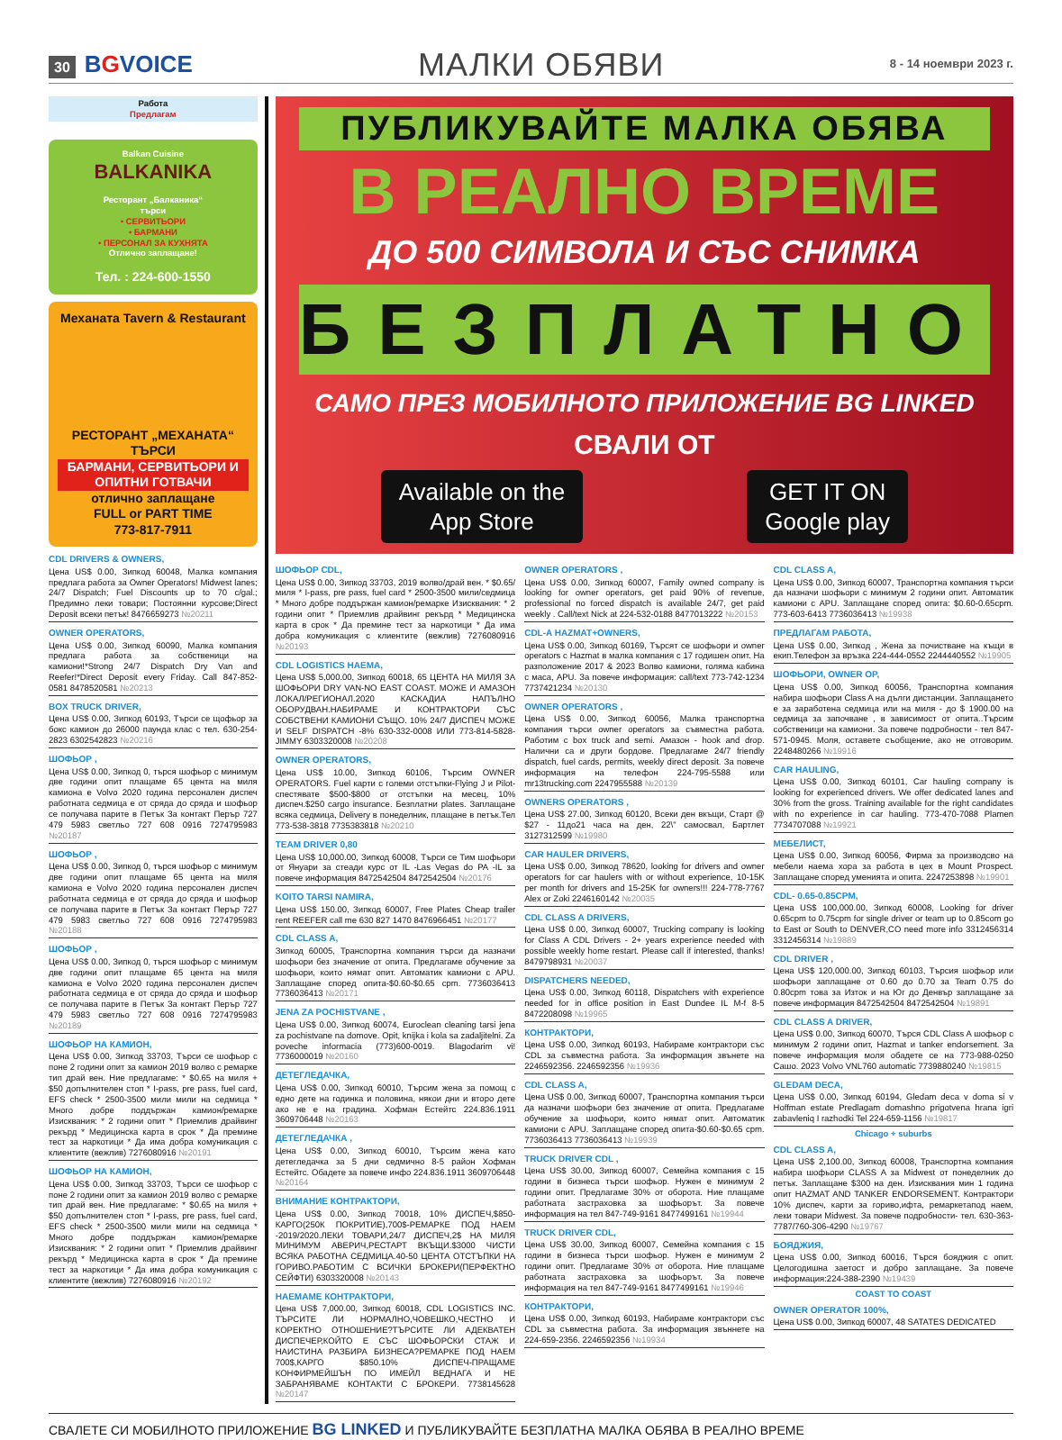30 BGVOICE
МАЛКИ ОБЯВИ
8 - 14 ноември 2023 г.
Работа
Предлагам
Balkan Cuisine
BALKANIKA
Ресторант „Балканика“
търси
• СЕРВИТЬОРИ
• БАРМАНИ
• ПЕРСОНАЛ ЗА КУХНЯТА
Отлично заплащане!
Тел. : 224-600-1550
Механата Tavern & Restaurant
РЕСТОРАНТ „МЕХАНАТА“
ТЪРСИ
БАРМАНИ, СЕРВИТЬОРИ И ОПИТНИ ГОТВАЧИ
отлично заплащане
FULL or PART TIME
773-817-7911
CDL DRIVERS & OWNERS,
Цена US$ 0.00, Зипкод 60048, Малка компания предлага работа за Owner Operators! Midwest lanes; 24/7 Dispatch; Fuel Discounts up to 70 c/gal.; Предимно леки товари; Постоянни курсове;Direct Deposit всеки петък! 8476659273 №20211
OWNER OPERATORS,
Цена US$ 0.00, Зипкод 60090, Малка компания предлага работа за собственици на камиони!*Strong 24/7 Dispatch Dry Van and Reefer!*Direct Deposit every Friday. Call 847-852-0581 8478520581 №20213
BOX TRUCK DRIVER,
Цена US$ 0.00, Зипкод 60193, Търси се щофьор за бокс камион до 26000 паунда клас с тел. 630-254-2823 6302542823 №20216
ШОФЬОР ,
Цена US$ 0.00, Зипкод 0, търся шофьор с минимум две години опит плащаме 65 цента на миля камиона е Volvo 2020 година персонален диспеч работната седмица е от сряда до сряда и шофьор се получава парите в Петък За контакт Перър 727 479 5983 светльо 727 608 0916 7274795983 №20187
ШОФЬОР ,
Цена US$ 0.00, Зипкод 0, търся шофьор с минимум две години опит плащаме 65 цента на миля камиона е Volvo 2020 година персонален диспеч работната седмица е от сряда до сряда и шофьор се получава парите в Петък За контакт Перър 727 479 5983 светльо 727 608 0916 7274795983 №20188
ШОФЬОР ,
Цена US$ 0.00, Зипкод 0, търся шофьор с минимум две години опит плащаме 65 цента на миля камиона е Volvo 2020 година персонален диспеч работната седмица е от сряда до сряда и шофьор се получава парите в Петък За контакт Перър 727 479 5983 светльо 727 608 0916 7274795983 №20189
ШОФЬОР НА КАМИОН,
Цена US$ 0.00, Зипкод 33703, Търси се шофьор с поне 2 години опит за камион 2019 волво с ремарке тип драй вен. Ние предлагаме: * $0.65 на миля + $50 допълнителен стоп * I-pass, pre pass, fuel card, EFS check * 2500-3500 мили мили на седмица * Много добре поддържан камион/ремарке Изисквания: * 2 години опит * Приемлив драйвинг рекърд * Медицинска карта в срок * Да премине тест за наркотици * Да има добра комуникация с клиентите (вежлив) 7276080916 №20191
ШОФЬОР НА КАМИОН,
Цена US$ 0.00, Зипкод 33703, Търси се шофьор с поне 2 години опит за камион 2019 волво с ремарке тип драй вен. Ние предлагаме: * $0.65 на миля + $50 допълнителен стоп * I-pass, pre pass, fuel card, EFS check * 2500-3500 мили мили на седмица * Много добре поддържан камион/ремарке Изисквания: * 2 години опит * Приемлив драйвинг рекърд * Медицинска карта в срок * Да премине тест за наркотици * Да има добра комуникация с клиентите (вежлив) 7276080916 №20192
ПУБЛИКУВАЙТЕ МАЛКА ОБЯВА
В РЕАЛНО ВРЕМЕ
ДО 500 СИМВОЛА И СЪС СНИМКА
БЕЗПЛАТНО
САМО ПРЕЗ МОБИЛНОТО ПРИЛОЖЕНИЕ BG LINKED
СВАЛИ ОТ
Available on the
App Store
GET IT ON
Google play
ШОФЬОР CDL,
Цена US$ 0.00, Зипкод 33703, 2019 волво/драй вен. * $0.65/миля * I-pass, pre pass, fuel card * 2500-3500 мили/седмица * Много добре поддържан камион/ремарке Изисквания: * 2 години опит * Приемлив драйвинг рекърд * Медицинска карта в срок * Да премине тест за наркотици * Да има добра комуникация с клиентите (вежлив) 7276080916 №20193
CDL LOGISTICS HAEMA,
Цена US$ 5,000.00, Зипкод 60018, 65 ЦЕНТА НА МИЛЯ ЗА ШОФЬОРИ DRY VAN-NO EAST COAST. МОЖЕ И АМАЗОН ЛОКАЛ/РЕГИОНАЛ.2020 КАСКАДИА НАПЪЛНО ОБОРУДВАН.НАБИРАМЕ И КОНТРАКТОРИ СЪС СОБСТВЕНИ КАМИОНИ СЪЩО. 10% 24/7 ДИСПЕЧ МОЖЕ И SELF DISPATCH -8% 630-332-0008 ИЛИ 773-814-5828-JIMMY 6303320008 №20208
OWNER OPERATORS,
Цена US$ 10.00, Зипкод 60106, Търсим OWNER OPERATORS. Fuel карти с големи отстъпки-Flying J и Pilot- спестявате $500-$800 от отстъпки на месец, 10% диспеч.$250 cargo insurance. Безплатни plates. Заплащане всяка седмица, Delivery в понеделник, плащане в петък.Тел 773-538-3818 7735383818 №20210
TEAM DRIVER 0,80
Цена US$ 10,000.00, Зипкод 60008, Търси се Тим шофьори от Януари за стеади курс от IL -Las Vegas do PA -IL за повече информация 8472542504 8472542504 №20176
KOITO TARSI NAMIRA,
Цена US$ 150.00, Зипкод 60007, Free Plates Cheap trailer rent REEFER call me 630 827 1470 8476966451 №20177
CDL CLASS A,
Зипкод 60005, Транспортна компания търси да назначи шофьори без значение от опита. Предлагаме обучение за шофьори, които нямат опит. Автоматик камиони с APU. Заплащане според опита-$0.60-$0.65 cpm. 7736036413 7736036413 №20171
JENA ZA POCHISTVANE ,
Цена US$ 0.00, Зипкод 60074, Euroclean cleaning tarsi jena za pochistvane na domove. Opit, knijka i kola sa zadaljitelni. Za poveche informacia (773)600-0019. Blagodarim vi! 7736000019 №20160
ДЕТЕГЛЕДАЧКА,
Цена US$ 0.00, Зипкод 60010, Търсим жена за помощ с едно дете на годинка и половина, някои дни и второ дете ако не е на градина. Хофман Естейтс 224.836.1911 3609706448 №20163
ДЕТЕГЛЕДАЧКА ,
Цена US$ 0.00, Зипкод 60010, Търсим жена като детегледачка за 5 дни седмично 8-5 район Хофман Естейтс. Обадете за повече инфо 224.836.1911 3609706448 №20164
ВНИМАНИЕ КОНТРАКТОРИ,
Цена US$ 0.00, Зипкод 70018, 10% ДИСПЕЧ,$850-КАРГО(250К ПОКРИТИЕ),700$-РЕМАРКЕ ПОД НАЕМ -2019/2020.ЛЕКИ ТОВАРИ,24/7 ДИСПЕЧ,2$ НА МИЛЯ МИНИМУМ АВЕРИЧ,РЕСТАРТ ВКЪЩИ.$3000 ЧИСТИ ВСЯКА РАБОТНА СЕДМИЦА.40-50 ЦЕНТА ОТСТЪПКИ НА ГОРИВО.РАБОТИМ С ВСИЧКИ БРОКЕРИ(ПЕРФЕКТНО СЕЙФТИ) 6303320008 №20143
НАЕМАМЕ КОНТРАКТОРИ,
Цена US$ 7,000.00, Зипкод 60018, CDL LOGISTICS INC. ТЪРСИТЕ ЛИ НОРМАЛНО,ЧОВЕШКО,ЧЕСТНО И КОРЕКТНО ОТНОШЕНИЕ?ТЪРСИТЕ ЛИ АДЕКВАТЕН ДИСПЕЧЕР,КОЙТО Е СЪС ШОФЬОРСКИ СТАЖ И НАИСТИНА РАЗБИРА БИЗНЕСА?РЕМАРКЕ ПОД НАЕМ 700$,КАРГО $850.10% ДИСПЕЧ-ПРАЩАМЕ КОНФИРМЕЙШЪН ПО ИМЕЙЛ ВЕДНАГА И НЕ ЗАБРАНЯВАМЕ КОНТАКТИ С БРОКЕРИ. 7738145628 №20147
OWNER OPERATORS ,
Цена US$ 0.00, Зипкод 60007, Family owned company is looking for owner operators, get paid 90% of revenue, professional no forced dispatch is available 24/7, get paid weekly . Call/text Nick at 224-532-0188 8477013222 №20153
CDL-A HAZMAT+OWNERS,
Цена US$ 0.00, Зипкод 60169, Търсят се шофьори и owner operators с Hazmat в малка компания с 17 годишен опит. На разположение 2017 & 2023 Волво камиони, голяма кабина с маса, APU. За повече информация: call/text 773-742-1234 7737421234 №20130
OWNER OPERATORS ,
Цена US$ 0.00, Зипкод 60056, Малка транспортна компания търси owner operators за съвместна работа. Работим с box truck and semi. Амазон - hook and drop. Налични са и други бордове. Предлагаме 24/7 friendly dispatch, fuel cards, permits, weekly direct deposit. За повече информация на телефон 224-795-5588 или mr13trucking.com 2247955588 №20139
OWNERS OPERATORS ,
Цена US$ 27.00, Зипкод 60120, Всеки ден вкъщи, Старт @ $27 - 11до21 часа на ден, 22\" самосвал, Бартлет 3127312599 №19980
CAR HAULER DRIVERS,
Цена US$ 0.00, Зипкод 78620, looking for drivers and owner operators for car haulers with or without experience, 10-15K per month for drivers and 15-25K for owners!!! 224-778-7767 Alex or Zoki 2246160142 №20035
CDL CLASS A DRIVERS,
Цена US$ 0.00, Зипкод 60007, Trucking company is looking for Class A CDL Drivers - 2+ years experience needed with possible weekly home restart. Please call if interested, thanks! 8479798931 №20037
DISPATCHERS NEEDED,
Цена US$ 0.00, Зипкод 60118, Dispatchers with experience needed for in office position in East Dundee IL M-f 8-5 8472208098 №19965
КОНТРАКТОРИ,
Цена US$ 0.00, Зипкод 60193, Набираме контрактори със CDL за съвместна работа. За информация звънете на 2246592356. 2246592356 №19936
CDL CLASS A,
Цена US$ 0.00, Зипкод 60007, Транспортна компания търси да назначи шофьори без значение от опита. Предлагаме обучение за шофьори, които нямат опит. Автоматик камиони с APU. Заплащане според опита-$0.60-$0.65 cpm. 7736036413 7736036413 №19939
TRUCK DRIVER CDL ,
Цена US$ 30.00, Зипкод 60007, Семейна компания с 15 години в бизнеса търси шофьор. Нужен е минимум 2 години опит. Предлагаме 30% от оборота. Ние плащаме работната застраховка за шофьорът. За повече информация на тел 847-749-9161 8477499161 №19944
TRUCK DRIVER CDL,
Цена US$ 30.00, Зипкод 60007, Семейна компания с 15 години в бизнеса търси шофьор. Нужен е минимум 2 години опит. Предлагаме 30% от оборота. Ние плащаме работната застраховка за шофьорът. За повече информация на тел 847-749-9161 8477499161 №19946
КОНТРАКТОРИ,
Цена US$ 0.00, Зипкод 60193, Набираме контрактори със CDL за съвместна работа. За информация звъннете на 224-659-2356. 2246592356 №19934
CDL CLASS A,
Цена US$ 0.00, Зипкод 60007, Транспортна компания търси да назначи шофьори с минимум 2 години опит. Автоматик камиони с APU. Заплащане според опита: $0.60-0.65cpm. 773-603-6413 7736036413 №19938
ПРЕДЛАГАМ РАБОТА,
Цена US$ 0.00, Зипкод , Жена за почистване на къщи в екип.Телефон за връзка 224-444-0552 2244440552 №19905
ШОФЬОРИ, OWNER OP,
Цена US$ 0.00, Зипкод 60056, Транспортна компания набира шофьори Class A на дълги дистанции. Заплащането е за заработена седмица или на миля - до $ 1900.00 на седмица за започване , в зависимост от опита..Търсим собственици на камиони. За повече подробности - тел 847-571-0945. Моля, оставете съобщение, ако не отговорим. 2248480266 №19916
CAR HAULING,
Цена US$ 0.00, Зипкод 60101, Car hauling company is looking for experienced drivers. We offer dedicated lanes and 30% from the gross. Training available for the right candidates with no experience in car hauling. 773-470-7088 Plamen 7734707088 №19921
МЕБЕЛИСТ,
Цена US$ 0.00, Зипкод 60056, Фирма за производсво на мебели наема хора за работа в цех в Mount Prospect. Заплащане според уменията и опита. 2247253898 №19901
CDL- 0.65-0.85CPM,
Цена US$ 100,000.00, Зипкод 60008, Looking for driver 0.65cpm to 0.75cpm for single driver or team up to 0.85com go to East or South to DENVER,CO need more info 3312456314 3312456314 №19889
CDL DRIVER ,
Цена US$ 120,000.00, Зипкод 60103, Търсия шофьор или шофьори заплащане от 0.60 до 0.70 за Team 0.75 do 0.80cpm това за Изток и на Юг до Денвър заплащане за повече информация 8472542504 8472542504 №19891
CDL CLASS A DRIVER,
Цена US$ 0.00, Зипкод 60070, Търся CDL Class A шофьор с минимум 2 години опит, Hazmat и tanker endorsement. За повече информация моля обадете се на 773-988-0250 Сашо. 2023 Volvo VNL760 automatic 7739880240 №19815
GLEDAM DECA,
Цена US$ 0.00, Зипкод 60194, Gledam deca v doma si v Hoffman estate Predlagam domashno prigotvena hrana igri zabavleniq I razhodki Tel 224-659-1156 №19817
Chicago + suburbs
CDL CLASS A,
Цена US$ 2,100.00, Зипкод 60008, Транспортна компания набира шофьори CLASS A за Midwest от понеделник до петък. Заплащане $300 на ден. Изисквания мин 1 година опит HAZMAT AND TANKER ENDORSEMENT. Контрактори 10% диспеч, карти за гориво,ифта, ремаркетапод наем, леки товари Midwest. За повече подробности- тел. 630-363-7787/760-306-4290 №19767
БОЯДЖИЯ,
Цена US$ 0.00, Зипкод 60016, Търся бояджия с опит. Целогодишна заетост и добро заплащане. За повече информация:224-388-2390 №19439
COAST TO COAST
OWNER OPERATOR 100%,
Цена US$ 0.00, Зипкод 60007, 48 SATATES DEDICATED
СВАЛЕТЕ СИ МОБИЛНОТО ПРИЛОЖЕНИЕ BG LINKED И ПУБЛИКУВАЙТЕ БЕЗПЛАТНА МАЛКА ОБЯВА В РЕАЛНО ВРЕМЕ